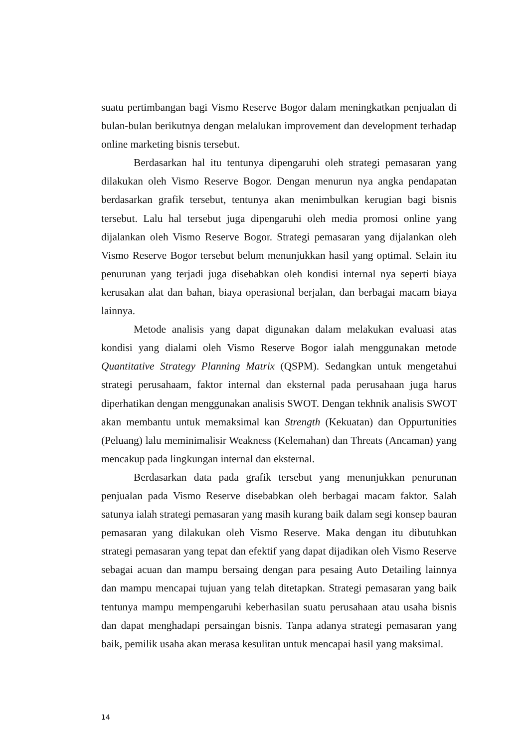suatu pertimbangan bagi Vismo Reserve Bogor dalam meningkatkan penjualan di bulan-bulan berikutnya dengan melalukan improvement dan development terhadap online marketing bisnis tersebut.
Berdasarkan hal itu tentunya dipengaruhi oleh strategi pemasaran yang dilakukan oleh Vismo Reserve Bogor. Dengan menurun nya angka pendapatan berdasarkan grafik tersebut, tentunya akan menimbulkan kerugian bagi bisnis tersebut. Lalu hal tersebut juga dipengaruhi oleh media promosi online yang dijalankan oleh Vismo Reserve Bogor. Strategi pemasaran yang dijalankan oleh Vismo Reserve Bogor tersebut belum menunjukkan hasil yang optimal. Selain itu penurunan yang terjadi juga disebabkan oleh kondisi internal nya seperti biaya kerusakan alat dan bahan, biaya operasional berjalan, dan berbagai macam biaya lainnya.
Metode analisis yang dapat digunakan dalam melakukan evaluasi atas kondisi yang dialami oleh Vismo Reserve Bogor ialah menggunakan metode Quantitative Strategy Planning Matrix (QSPM). Sedangkan untuk mengetahui strategi perusahaam, faktor internal dan eksternal pada perusahaan juga harus diperhatikan dengan menggunakan analisis SWOT. Dengan tekhnik analisis SWOT akan membantu untuk memaksimal kan Strength (Kekuatan) dan Oppurtunities (Peluang) lalu meminimalisir Weakness (Kelemahan) dan Threats (Ancaman) yang mencakup pada lingkungan internal dan eksternal.
Berdasarkan data pada grafik tersebut yang menunjukkan penurunan penjualan pada Vismo Reserve disebabkan oleh berbagai macam faktor. Salah satunya ialah strategi pemasaran yang masih kurang baik dalam segi konsep bauran pemasaran yang dilakukan oleh Vismo Reserve. Maka dengan itu dibutuhkan strategi pemasaran yang tepat dan efektif yang dapat dijadikan oleh Vismo Reserve sebagai acuan dan mampu bersaing dengan para pesaing Auto Detailing lainnya dan mampu mencapai tujuan yang telah ditetapkan. Strategi pemasaran yang baik tentunya mampu mempengaruhi keberhasilan suatu perusahaan atau usaha bisnis dan dapat menghadapi persaingan bisnis. Tanpa adanya strategi pemasaran yang baik, pemilik usaha akan merasa kesulitan untuk mencapai hasil yang maksimal.
14